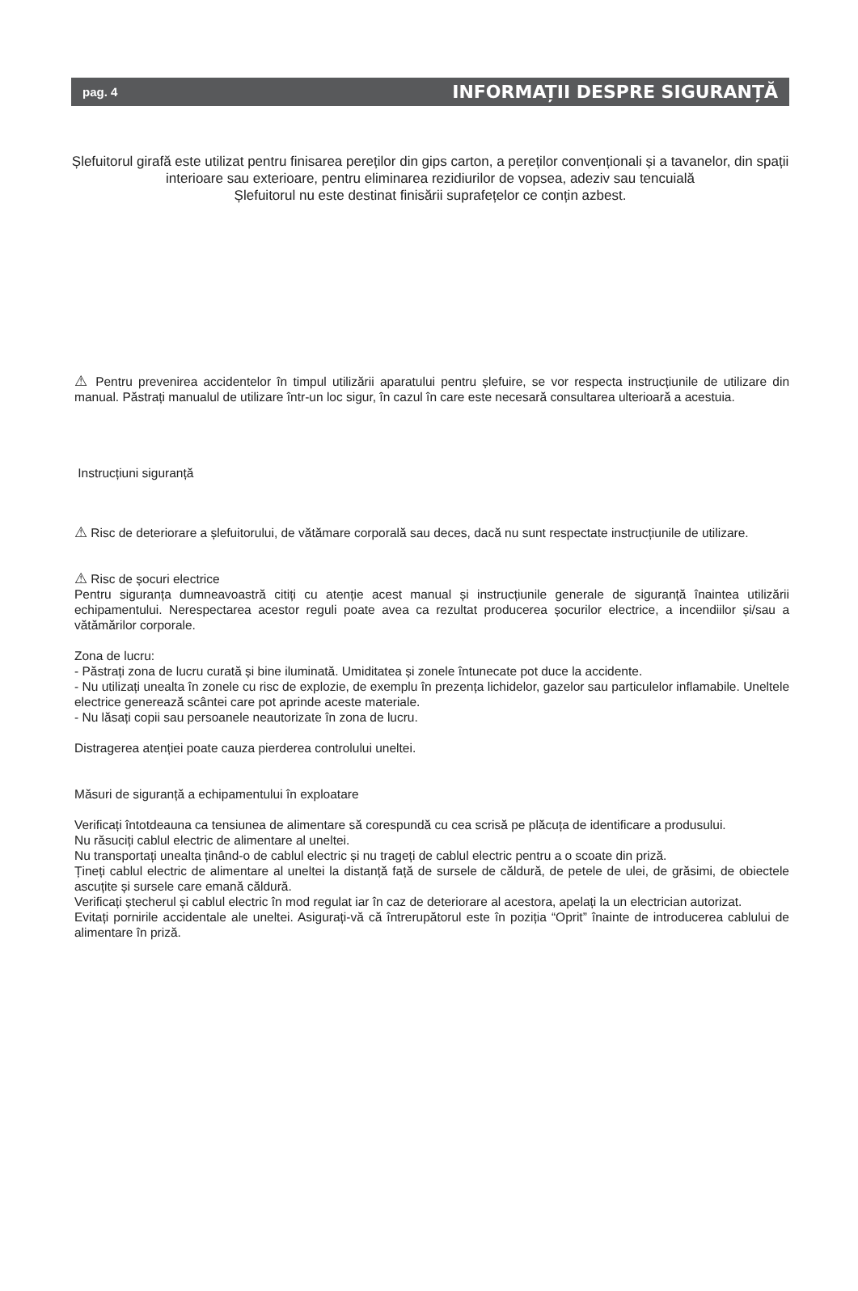pag. 4 INFORMAȚII DESPRE SIGURANȚĂ
Șlefuitorul girafă este utilizat pentru finisarea pereților din gips carton, a pereților convenționali și a tavanelor, din spații interioare sau exterioare, pentru eliminarea rezidiurilor de vopsea, adeziv sau tencuială
Șlefuitorul nu este destinat finisării suprafețelor ce conțin azbest.
⚠ Pentru prevenirea accidentelor în timpul utilizării aparatului pentru șlefuire, se vor respecta instrucțiunile de utilizare din manual. Păstrați manualul de utilizare într-un loc sigur, în cazul în care este necesară consultarea ulterioară a acestuia.
Instrucțiuni siguranță
⚠ Risc de deteriorare a șlefuitorului, de vătămare corporală sau deces, dacă nu sunt respectate instrucțiunile de utilizare.
⚠ Risc de șocuri electrice
Pentru siguranța dumneavoastră citiți cu atenție acest manual și instrucțiunile generale de siguranță înaintea utilizării echipamentului. Nerespectarea acestor reguli poate avea ca rezultat producerea șocurilor electrice, a incendiilor și/sau a vătămărilor corporale.
Zona de lucru:
- Păstrați zona de lucru curată și bine iluminată. Umiditatea și zonele întunecate pot duce la accidente.
- Nu utilizați unealta în zonele cu risc de explozie, de exemplu în prezența lichidelor, gazelor sau particulelor inflamabile. Uneltele electrice generează scântei care pot aprinde aceste materiale.
- Nu lăsați copii sau persoanele neautorizate în zona de lucru.
Distragerea atenției poate cauza pierderea controlului uneltei.
Măsuri de siguranță a echipamentului în exploatare
Verificați întotdeauna ca tensiunea de alimentare să corespundă cu cea scrisă pe plăcuța de identificare a produsului.
Nu răsuciți cablul electric de alimentare al uneltei.
Nu transportați unealta ținând-o de cablul electric și nu trageți de cablul electric pentru a o scoate din priză.
Țineți cablul electric de alimentare al uneltei la distanță față de sursele de căldură, de petele de ulei, de grăsimi, de obiectele ascuțite și sursele care emană căldură.
Verificați ștecherul și cablul electric în mod regulat iar în caz de deteriorare al acestora, apelați la un electrician autorizat.
Evitați pornirile accidentale ale uneltei. Asigurați-vă că întrerupătorul este în poziția “Oprit” înainte de introducerea cablului de alimentare în priză.